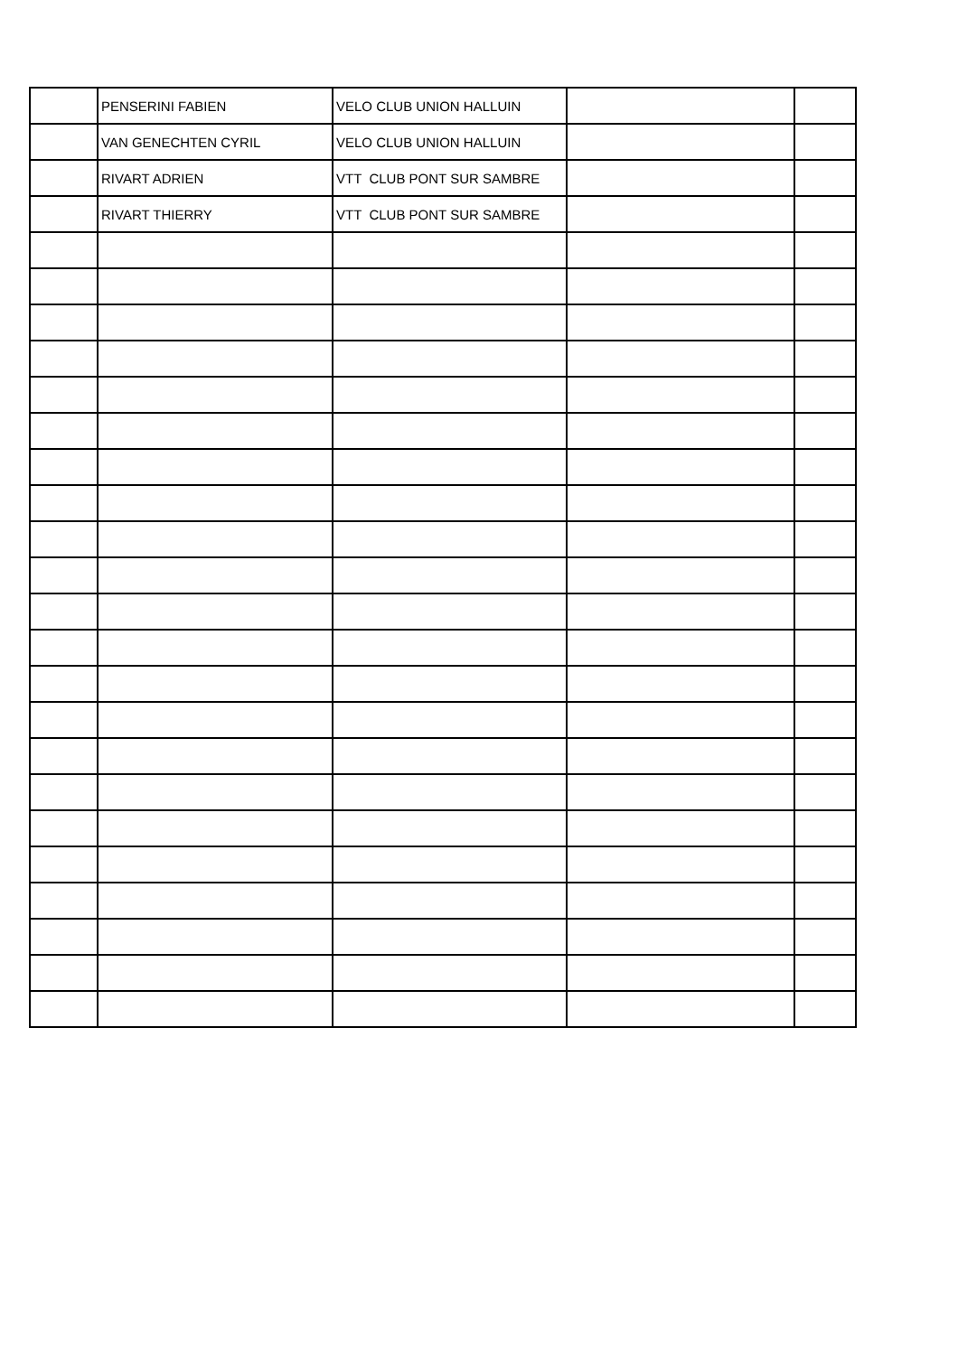| | PENSERINI FABIEN | VELO CLUB UNION HALLUIN | | |
| | VAN GENECHTEN CYRIL | VELO CLUB UNION HALLUIN | | |
| | RIVART ADRIEN | VTT CLUB PONT SUR SAMBRE | | |
| | RIVART THIERRY | VTT CLUB PONT SUR SAMBRE | | |